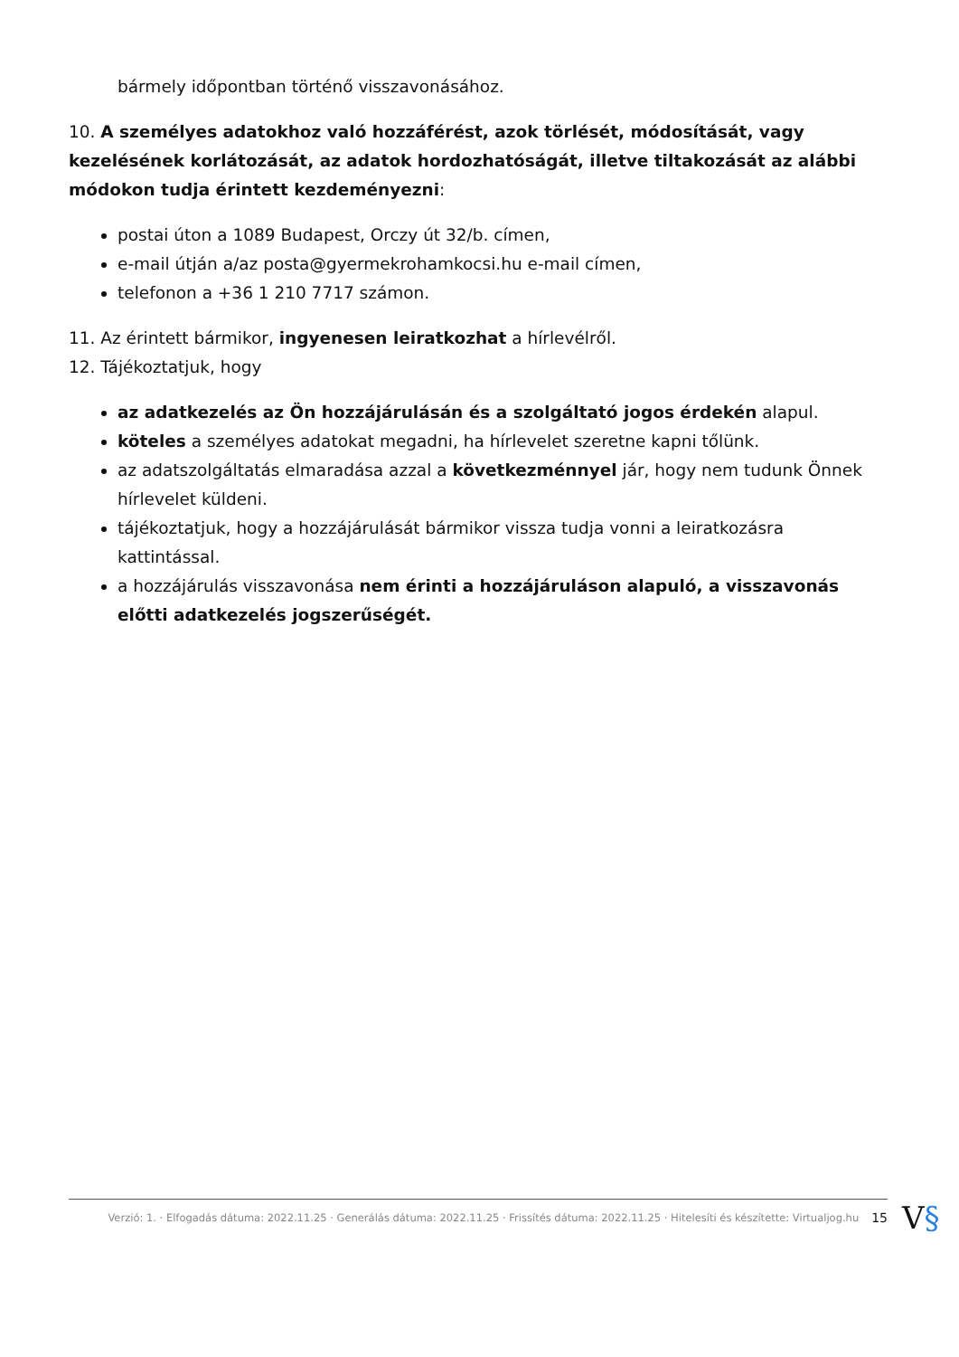bármely időpontban történő visszavonásához.
10. A személyes adatokhoz való hozzáférést, azok törlését, módosítását, vagy kezelésének korlátozását, az adatok hordozhatóságát, illetve tiltakozását az alábbi módokon tudja érintett kezdeményezni:
postai úton a 1089 Budapest, Orczy út 32/b. címen,
e-mail útján a/az posta@gyermekrohamkocsi.hu e-mail címen,
telefonon a +36 1 210 7717 számon.
11. Az érintett bármikor, ingyenesen leiratkozhat a hírlevélről.
12. Tájékoztatjuk, hogy
az adatkezelés az Ön hozzájárulásán és a szolgáltató jogos érdekén alapul.
köteles a személyes adatokat megadni, ha hírlevelet szeretne kapni tőlünk.
az adatszolgáltatás elmaradása azzal a következménnyel jár, hogy nem tudunk Önnek hírlevelet küldeni.
tájékoztatjuk, hogy a hozzájárulását bármikor vissza tudja vonni a leiratkozásra kattintással.
a hozzájárulás visszavonása nem érinti a hozzájáruláson alapuló, a visszavonás előtti adatkezelés jogszerűségét.
Verzió: 1. · Elfogadás dátuma: 2022.11.25 · Generálás dátuma: 2022.11.25 · Frissítés dátuma: 2022.11.25 · Hitelesíti és készítette: Virtualjog.hu 15
V§